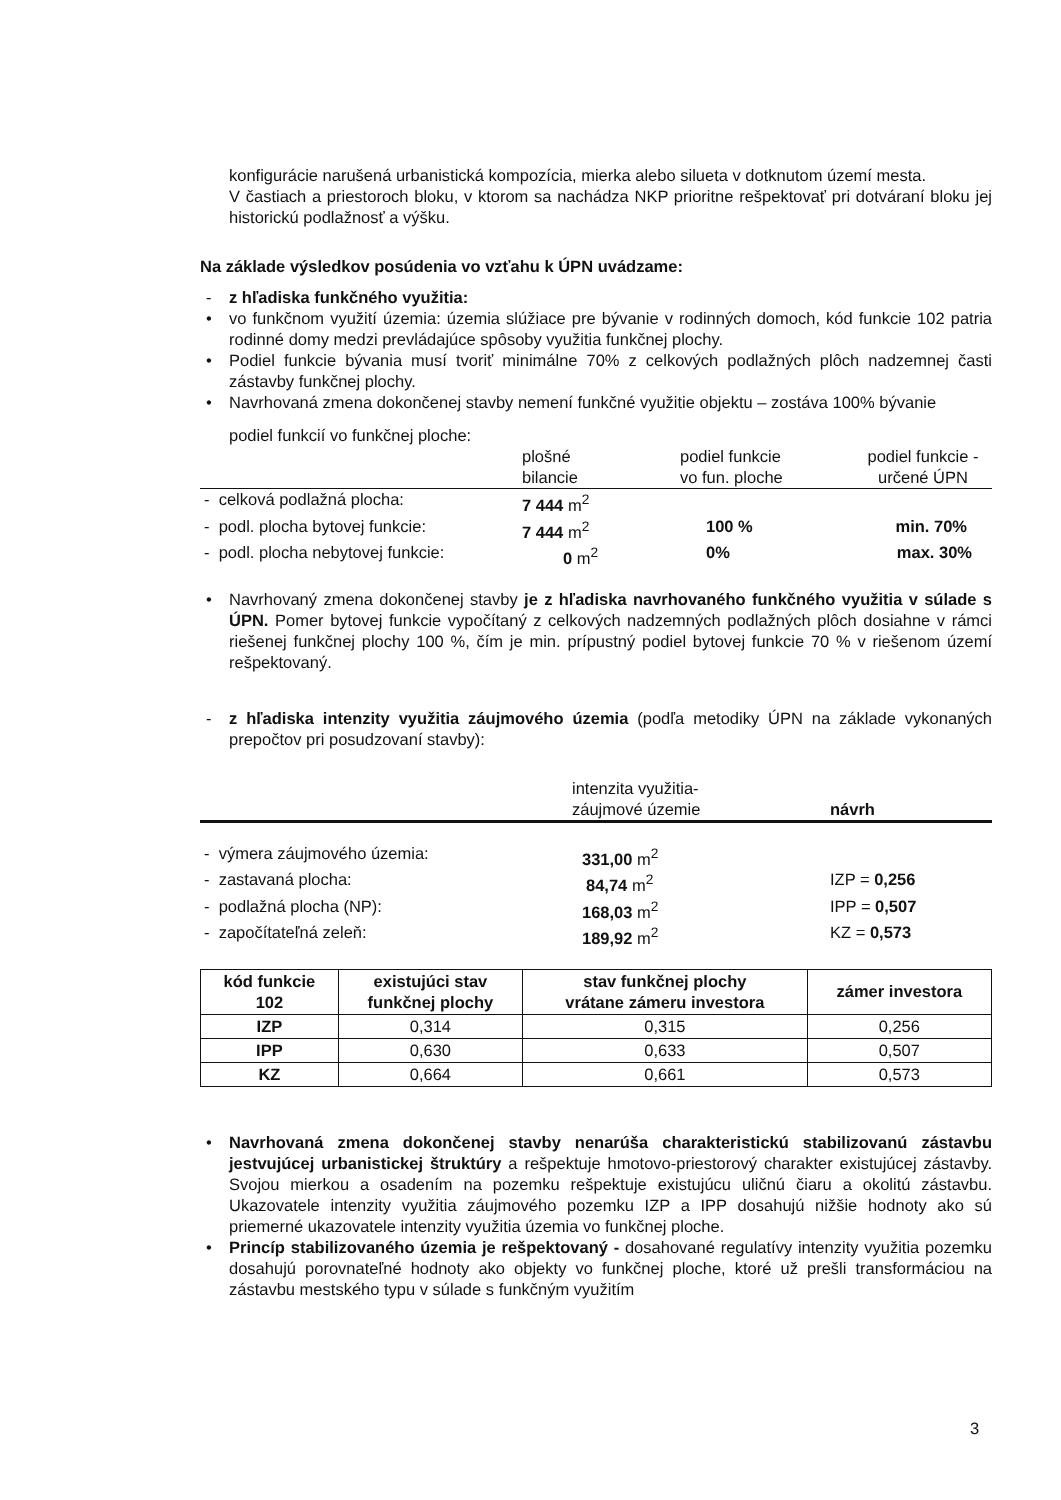konfigurácie narušená urbanistická kompozícia, mierka alebo silueta v dotknutom území mesta.
V častiach a priestoroch bloku, v ktorom sa nachádza NKP prioritne rešpektovať pri dotváraní bloku jej historickú podlažnosť a výšku.
Na základe výsledkov posúdenia vo vzťahu k ÚPN uvádzame:
- z hľadiska funkčného využitia:
• vo funkčnom využití územia: územia slúžiace pre bývanie v rodinných domoch, kód funkcie 102 patria rodinné domy medzi prevládajúce spôsoby využitia funkčnej plochy.
• Podiel funkcie bývania musí tvoriť minimálne 70% z celkových podlažných plôch nadzemnej časti zástavby funkčnej plochy.
• Navrhovaná zmena dokončenej stavby nemení funkčné využitie objektu – zostáva 100% bývanie
podiel funkcií vo funkčnej ploche:
| | plošné bilancie | podiel funkcie vo fun. ploche | podiel funkcie - určené ÚPN |
| - celková podlažná plocha: | 7 444 m<sup>2</sup> | | |
| - podl. plocha bytovej funkcie: | 7 444 m<sup>2</sup> | 100 % | min. 70% |
| - podl. plocha nebytovej funkcie: | 0 m<sup>2</sup> | 0% | max. 30% |
• Navrhovaný zmena dokončenej stavby je z hľadiska navrhovaného funkčného využitia v súlade s ÚPN. Pomer bytovej funkcie vypočítaný z celkových nadzemných podlažných plôch dosiahne v rámci riešenej funkčnej plochy 100 %, čím je min. prípustný podiel bytovej funkcie 70 % v riešenom území rešpektovaný.
- z hľadiska intenzity využitia záujmového územia (podľa metodiky ÚPN na základe vykonaných prepočtov pri posudzovaní stavby):
| | intenzita využitia- záujmové územie | návrh |
| - výmera záujmového územia: | 331,00 m<sup>2</sup> | |
| - zastavaná plocha: | 84,74 m<sup>2</sup> | IZP = 0,256 |
| - podlažná plocha (NP): | 168,03 m<sup>2</sup> | IPP = 0,507 |
| - započítateľná zeleň: | 189,92 m<sup>2</sup> | KZ = 0,573 |
| kód funkcie 102 | existujúci stav funkčnej plochy | stav funkčnej plochy vrátane zámeru investora | zámer investora |
| --- | --- | --- | --- |
| IZP | 0,314 | 0,315 | 0,256 |
| IPP | 0,630 | 0,633 | 0,507 |
| KZ | 0,664 | 0,661 | 0,573 |
• Navrhovaná zmena dokončenej stavby nenarúša charakteristickú stabilizovanú zástavbu jestvujúcej urbanistickej štruktúry a rešpektuje hmotovo-priestorový charakter existujúcej zástavby. Svojou mierkou a osadením na pozemku rešpektuje existujúcu uličnú čiaru a okolitú zástavbu. Ukazovatele intenzity využitia záujmového pozemku IZP a IPP dosahujú nižšie hodnoty ako sú priemerné ukazovatele intenzity využitia územia vo funkčnej ploche.
• Princíp stabilizovaného územia je rešpektovaný - dosahované regulatívy intenzity využitia pozemku dosahujú porovnateľné hodnoty ako objekty vo funkčnej ploche, ktoré už prešli transformáciou na zástavbu mestského typu v súlade s funkčným využitím
3